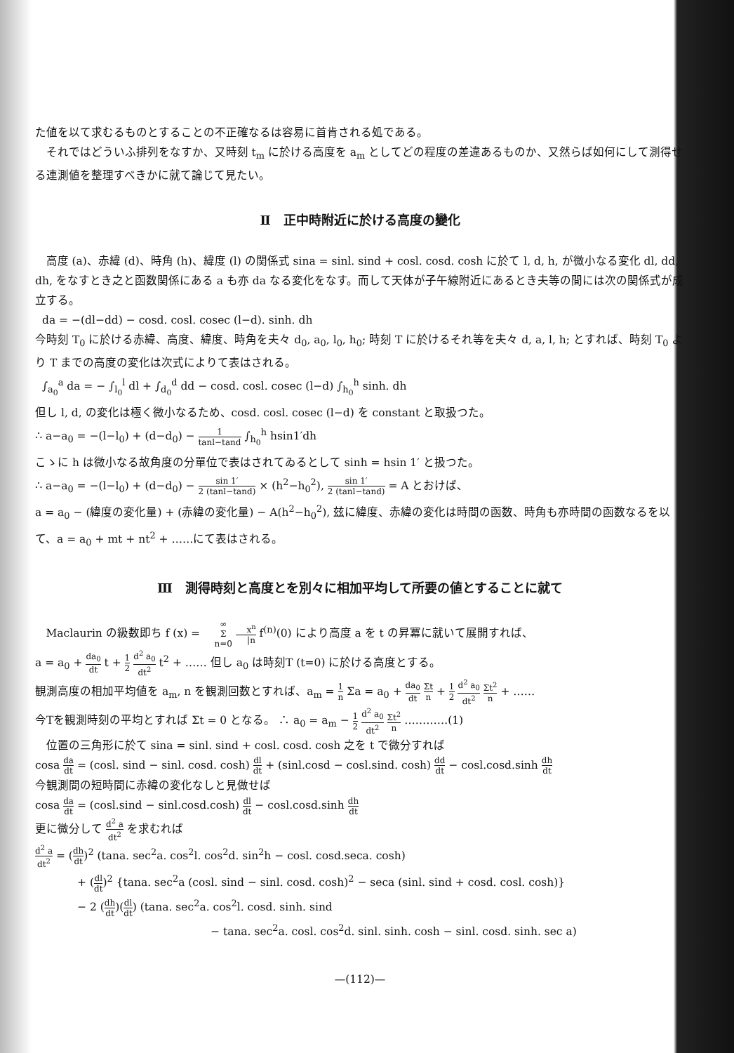た値を以て求むるものとすることの不正確なるは容易に首肯される処である。
それではどういふ排列をなすか、又時刻 t<sub>m</sub> に於ける高度を a<sub>m</sub> としてどの程度の差違あるものか、又然らば如何にして測得せる連測値を整理すべきかに就て論じて見たい。
Ⅱ　正中時附近に於ける高度の變化
高度 (a)、赤緯 (d)、時角 (h)、緯度 (l) の関係式 sina = sinl. sind + cosl. cosd. cosh に於て l, d, h, が微小なる変化 dl, dd, dh, をなすとき之と函数関係にある a も亦 da なる変化をなす。而して天体が子午線附近にあるとき夫等の間には次の関係式が成立する。
da = −(dl−dd) − cosd. cosl. cosec (l−d). sinh. dh
今時刻 T<sub>0</sub> に於ける赤緯、高度、緯度、時角を夫々 d<sub>0</sub>, a<sub>0</sub>, l<sub>0</sub>, h<sub>0</sub>; 時刻 T に於けるそれ等を夫々 d, a, l, h; とすれば、時刻 T<sub>0</sub> より T までの高度の変化は次式によりて表はされる。
∫<sub>a<sub>0</sub></sub><sup>a</sup> da = − ∫<sub>l<sub>0</sub></sub><sup>l</sup> dl + ∫<sub>d<sub>0</sub></sub><sup>d</sup> dd − cosd. cosl. cosec (l−d) ∫<sub>h<sub>0</sub></sub><sup>h</sup> sinh. dh
但し l, d, の変化は極く微小なるため、cosd. cosl. cosec (l−d) を constant と取扱つた。
∴ a−a<sub>0</sub> = −(l−l<sub>0</sub>) + (d−d<sub>0</sub>) − 1 tanl−tand ∫<sub>h<sub>0</sub></sub><sup>h</sup> hsin1′dh
こゝに h は微小なる故角度の分單位で表はされてゐるとして sinh = hsin 1′ と扱つた。
∴ a−a<sub>0</sub> = −(l−l<sub>0</sub>) + (d−d<sub>0</sub>) − sin 1′ 2 (tanl−tand) × (h<sup>2</sup>−h<sub>0</sub><sup>2</sup>), sin 1′ 2 (tanl−tand) = A とおけば、
a = a<sub>0</sub> − (緯度の変化量) + (赤緯の変化量) − A(h<sup>2</sup>−h<sub>0</sub><sup>2</sup>), 玆に緯度、赤緯の変化は時間の函数、時角も亦時間の函数なるを以て、a = a<sub>0</sub> + mt + nt<sup>2</sup> + ……にて表はされる。
Ⅲ　測得時刻と高度とを別々に相加平均して所要の値とすることに就て
Maclaurin の級数即ち f (x) = ∞ Σ n=0 x<sup>n</sup> |n f<sup>(n)</sup>(0) により高度 a を t の昇冪に就いて展開すれば、
a = a<sub>0</sub> + da<sub>0</sub> dt t + 1 2 d<sup>2</sup> a<sub>0</sub> dt<sup>2</sup> t<sup>2</sup> + …… 但し a<sub>0</sub> は時刻T (t=0) に於ける高度とする。
観測高度の相加平均値を a<sub>m</sub>, n を観測回数とすれば、a<sub>m</sub> = 1 n Σa = a<sub>0</sub> + da<sub>0</sub> dt Σt n + 1 2 d<sup>2</sup> a<sub>0</sub> dt<sup>2</sup> Σt<sup>2</sup> n + ……
今Tを観測時刻の平均とすれば Σt = 0 となる。 ∴ a<sub>0</sub> = a<sub>m</sub> − 1 2 d<sup>2</sup> a<sub>0</sub> dt<sup>2</sup> Σt<sup>2</sup> n …………(1)
位置の三角形に於て sina = sinl. sind + cosl. cosd. cosh 之を t で微分すれば
cosa da dt = (cosl. sind − sinl. cosd. cosh) dl dt + (sinl.cosd − cosl.sind. cosh) dd dt − cosl.cosd.sinh dh dt
今観測間の短時間に赤緯の変化なしと見做せば
cosa da dt = (cosl.sind − sinl.cosd.cosh) dl dt − cosl.cosd.sinh dh dt
更に微分して d<sup>2</sup> a dt<sup>2</sup> を求むれば
d<sup>2</sup> a dt<sup>2</sup> = (dh dt)<sup>2</sup> (tana. sec<sup>2</sup>a. cos<sup>2</sup>l. cos<sup>2</sup>d. sin<sup>2</sup>h − cosl. cosd.seca. cosh)
+ (dl dt)<sup>2</sup> {tana. sec<sup>2</sup>a (cosl. sind − sinl. cosd. cosh)<sup>2</sup> − seca (sinl. sind + cosd. cosl. cosh)}
− 2 (dh dt)(dl dt) (tana. sec<sup>2</sup>a. cos<sup>2</sup>l. cosd. sinh. sind
− tana. sec<sup>2</sup>a. cosl. cos<sup>2</sup>d. sinl. sinh. cosh − sinl. cosd. sinh. sec a)
—(112)—